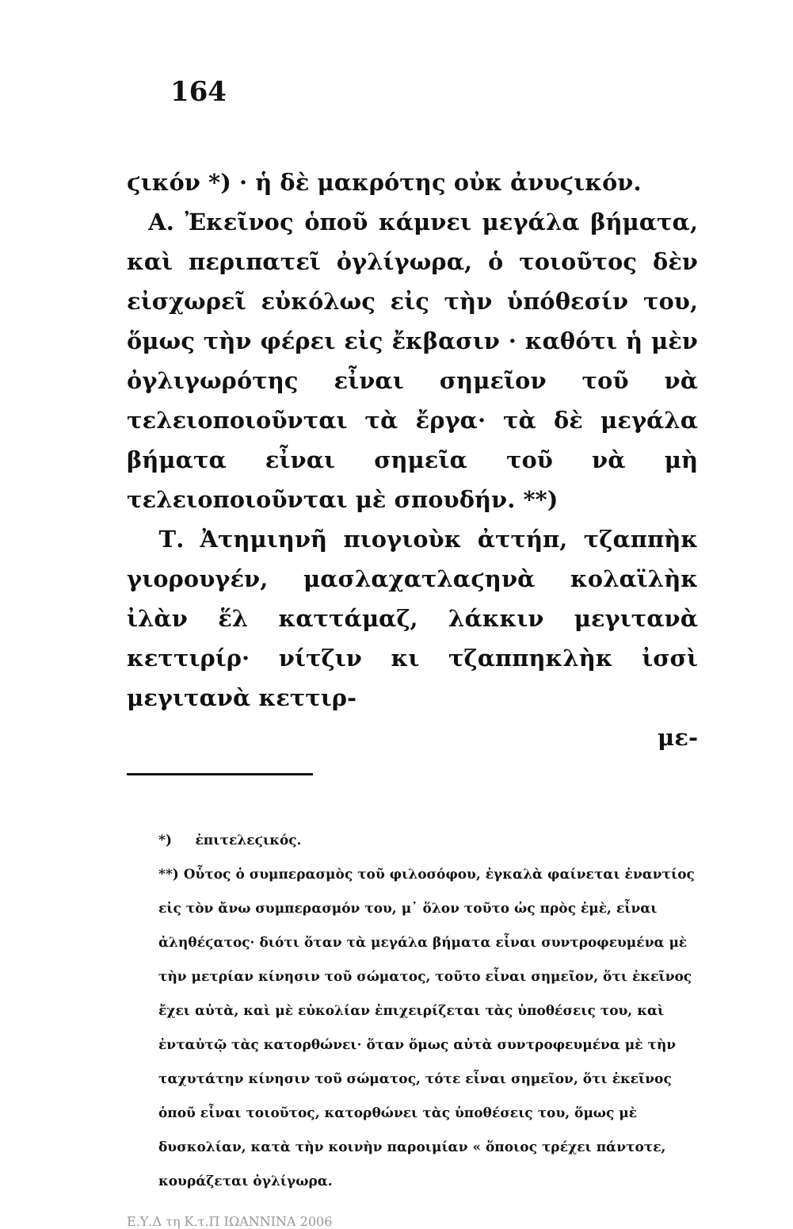164
ϛικόν *) · ἡ δὲ μακρότης οὐκ ἀνυϛικόν.
Α. Ἐκεῖνος ὁποῦ κάμνει μεγάλα βήματα, καὶ περιπατεῖ ὀγλίγωρα, ὁ τοιοῦτος δὲν εἰσχωρεῖ εὐκόλως εἰς τὴν ὑπόθεσίν του, ὅμως τὴν φέρει εἰς ἔκβασιν · καθότι ἡ μὲν ὀγλιγωρότης εἶναι σημεῖον τοῦ νὰ τελειοποιοῦνται τὰ ἔργα· τὰ δὲ μεγάλα βήματα εἶναι σημεῖα τοῦ νὰ μὴ τελειοποιοῦνται μὲ σπουδήν. **)
Τ. Ἀτημιηνῆ πιογιοὺκ ἀττήπ, τζαππὴκ γιορουγέν, μασλαχατλαϛηνὰ κολαϊλὴκ ἰλὰν ἕλ καττάμαζ, λάκκιν μεγιτανὰ κεττιρίρ· νίτζιν κι τζαππηκλὴκ ἰσσὶ μεγιτανὰ κεττιρ-
με-
*) ἐπιτελεϛικός.
**) Οὗτος ὁ συμπερασμὸς τοῦ φιλοσόφου, ἐγκαλὰ φαίνεται ἐναντίος εἰς τὸν ἄνω συμπερασμόν του, μ᾽ ὅλον τοῦτο ὡς πρὸς ἐμὲ, εἶναι ἀληθέϛατος· διότι ὅταν τὰ μεγάλα βήματα εἶναι συντροφευμένα μὲ τὴν μετρίαν κίνησιν τοῦ σώματος, τοῦτο εἶναι σημεῖον, ὅτι ἐκεῖνος ἔχει αὐτὰ, καὶ μὲ εὐκολίαν ἐπιχειρίζεται τὰς ὑποθέσεις του, καὶ ἐνταὐτῷ τὰς κατορθώνει· ὅταν ὅμως αὐτὰ συντροφευμένα μὲ τὴν ταχυτάτην κίνησιν τοῦ σώματος, τότε εἶναι σημεῖον, ὅτι ἐκεῖνος ὁποῦ εἶναι τοιοῦτος, κατορθώνει τὰς ὑποθέσεις του, ὅμως μὲ δυσκολίαν, κατὰ τὴν κοινὴν παροιμίαν « ὅποιος τρέχει πάντοτε, κουράζεται ὀγλίγωρα.
Ε.Υ.Δ τη Κ.τ.Π ΙΩΑΝΝΙΝΑ 2006